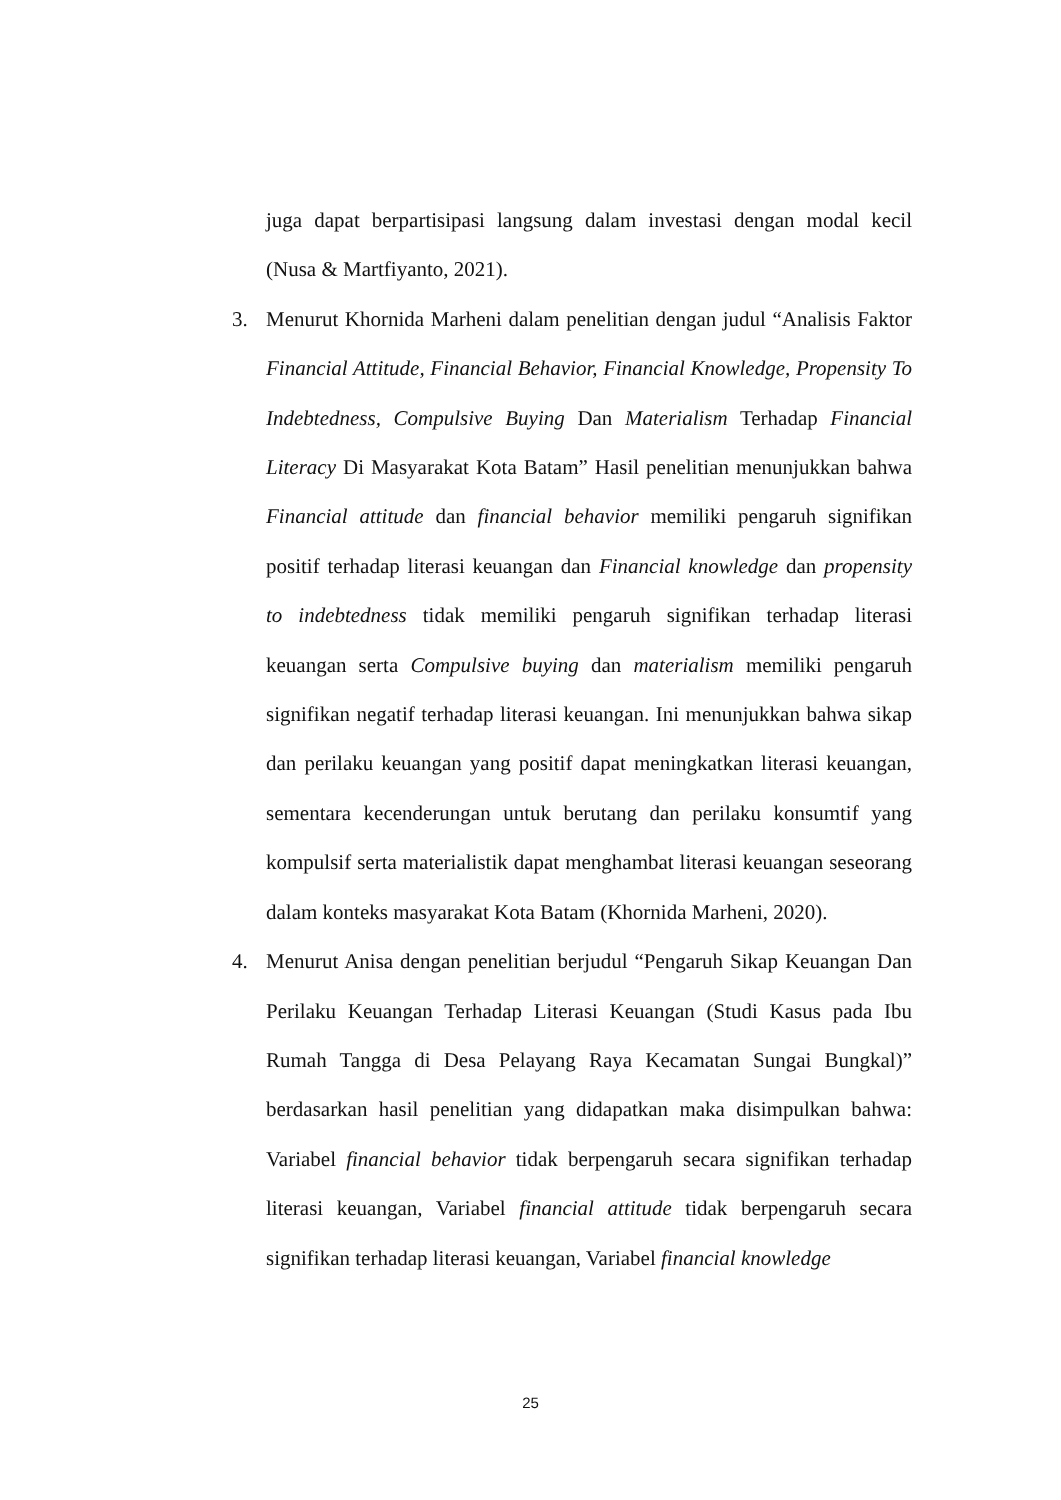juga dapat berpartisipasi langsung dalam investasi dengan modal kecil (Nusa & Martfiyanto, 2021).
3. Menurut Khornida Marheni dalam penelitian dengan judul “Analisis Faktor Financial Attitude, Financial Behavior, Financial Knowledge, Propensity To Indebtedness, Compulsive Buying Dan Materialism Terhadap Financial Literacy Di Masyarakat Kota Batam” Hasil penelitian menunjukkan bahwa Financial attitude dan financial behavior memiliki pengaruh signifikan positif terhadap literasi keuangan dan Financial knowledge dan propensity to indebtedness tidak memiliki pengaruh signifikan terhadap literasi keuangan serta Compulsive buying dan materialism memiliki pengaruh signifikan negatif terhadap literasi keuangan. Ini menunjukkan bahwa sikap dan perilaku keuangan yang positif dapat meningkatkan literasi keuangan, sementara kecenderungan untuk berutang dan perilaku konsumtif yang kompulsif serta materialistik dapat menghambat literasi keuangan seseorang dalam konteks masyarakat Kota Batam (Khornida Marheni, 2020).
4. Menurut Anisa dengan penelitian berjudul “Pengaruh Sikap Keuangan Dan Perilaku Keuangan Terhadap Literasi Keuangan (Studi Kasus pada Ibu Rumah Tangga di Desa Pelayang Raya Kecamatan Sungai Bungkal)” berdasarkan hasil penelitian yang didapatkan maka disimpulkan bahwa: Variabel financial behavior tidak berpengaruh secara signifikan terhadap literasi keuangan, Variabel financial attitude tidak berpengaruh secara signifikan terhadap literasi keuangan, Variabel financial knowledge
25